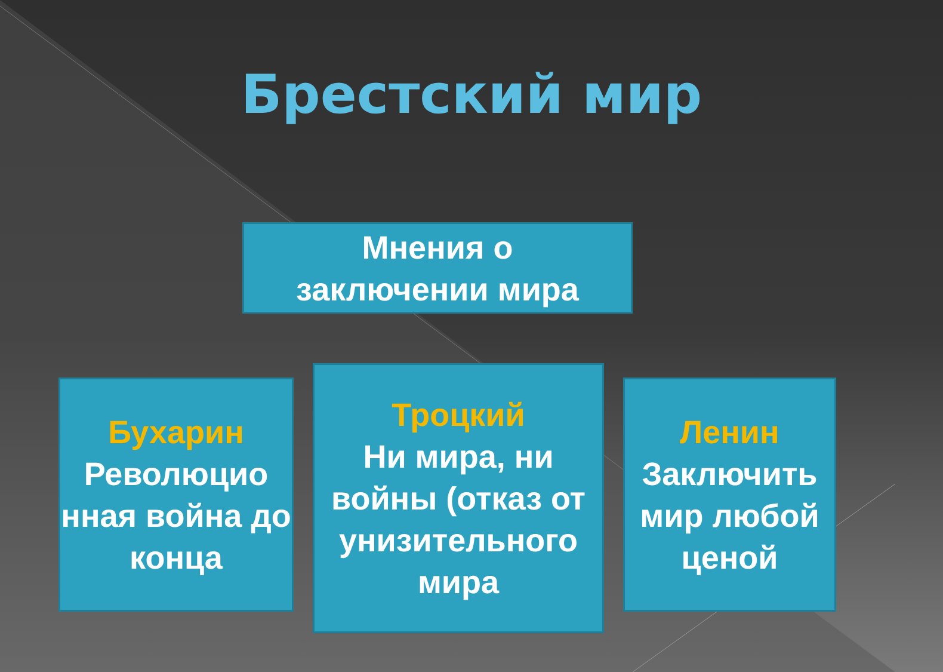Брестский мир
Мнения о
заключении мира
Бухарин
Революцио нная война до конца
Троцкий
Ни мира, ни войны (отказ от унизительного мира
Ленин
Заключить мир любой ценой